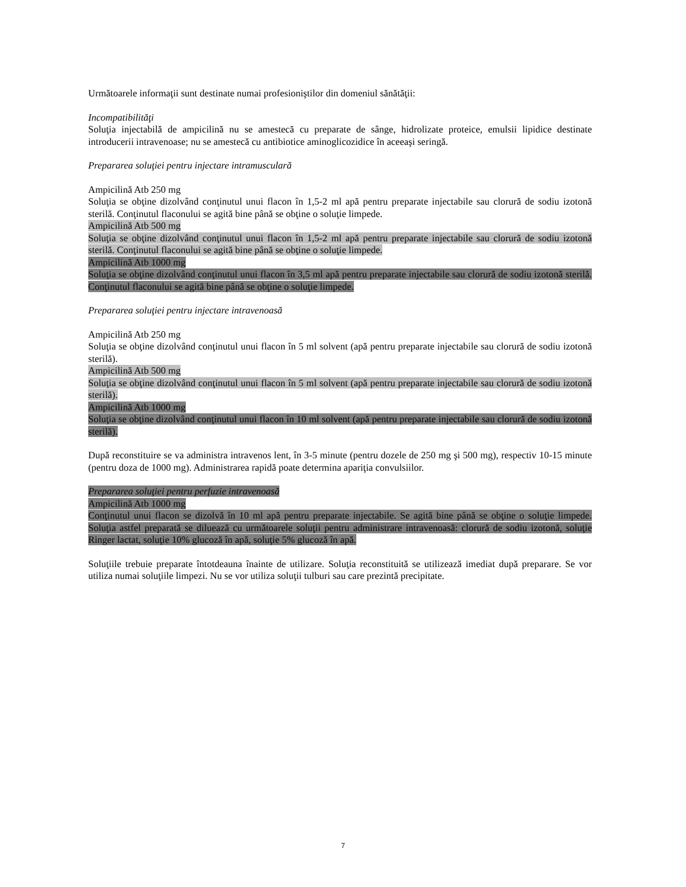Următoarele informaţii sunt destinate numai profesioniştilor din domeniul sănătăţii:
Incompatibilităţi
Soluţia injectabilă de ampicilină nu se amestecă cu preparate de sânge, hidrolizate proteice, emulsii lipidice destinate introducerii intravenoase; nu se amestecă cu antibiotice aminoglicozidice în aceeaşi seringă.
Prepararea soluţiei pentru injectare intramusculară
Ampicilină Atb 250 mg
Soluţia se obţine dizolvând conţinutul unui flacon în 1,5-2 ml apă pentru preparate injectabile sau clorură de sodiu izotonă sterilă. Conţinutul flaconului se agită bine până se obţine o soluţie limpede.
Ampicilină Atb 500 mg
Soluţia se obţine dizolvând conţinutul unui flacon în 1,5-2 ml apă pentru preparate injectabile sau clorură de sodiu izotonă sterilă. Conţinutul flaconului se agită bine până se obţine o soluţie limpede.
Ampicilină Atb 1000 mg
Soluţia se obţine dizolvând conţinutul unui flacon în 3,5 ml apă pentru preparate injectabile sau clorură de sodiu izotonă sterilă. Conţinutul flaconului se agită bine până se obţine o soluţie limpede.
Prepararea soluţiei pentru injectare intravenoasă
Ampicilină Atb 250 mg
Soluţia se obţine dizolvând conţinutul unui flacon în 5 ml solvent (apă pentru preparate injectabile sau clorură de sodiu izotonă sterilă).
Ampicilină Atb 500 mg
Soluţia se obţine dizolvând conţinutul unui flacon în 5 ml solvent (apă pentru preparate injectabile sau clorură de sodiu izotonă sterilă).
Ampicilină Atb 1000 mg
Soluţia se obţine dizolvând conţinutul unui flacon în 10 ml solvent (apă pentru preparate injectabile sau clorură de sodiu izotonă sterilă).
După reconstituire se va administra intravenos lent, în 3-5 minute (pentru dozele de 250 mg şi 500 mg), respectiv 10-15 minute (pentru doza de 1000 mg). Administrarea rapidă poate determina apariţia convulsiilor.
Prepararea soluţiei pentru perfuzie intravenoasă
Ampicilină Atb 1000 mg
Conţinutul unui flacon se dizolvă în 10 ml apă pentru preparate injectabile. Se agită bine până se obţine o soluţie limpede. Soluţia astfel preparată se diluează cu următoarele soluţii pentru administrare intravenoasă: clorură de sodiu izotonă, soluţie Ringer lactat, soluţie 10% glucoză în apă, soluţie 5% glucoză în apă.
Soluţiile trebuie preparate întotdeauna înainte de utilizare. Soluţia reconstituită se utilizează imediat după preparare. Se vor utiliza numai soluţiile limpezi. Nu se vor utiliza soluţii tulburi sau care prezintă precipitate.
7